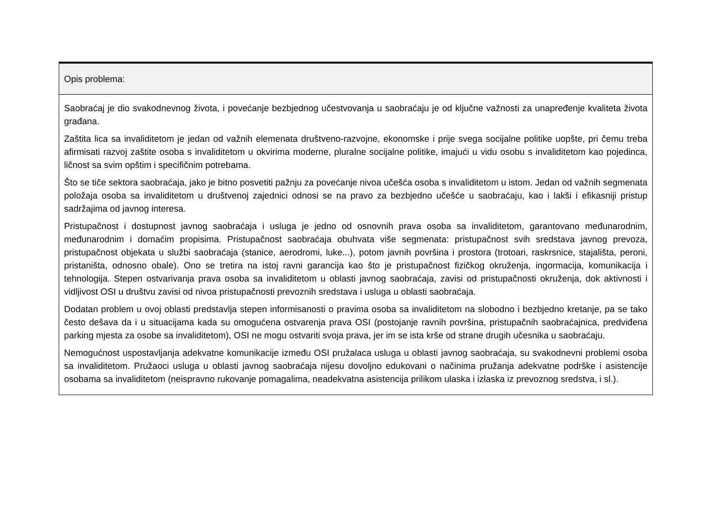| Opis problema: |
| --- |
| Saobraćaj je dio svakodnevnog života, i povećanje bezbjednog učestvovanja u saobraćaju je od ključne važnosti za unapređenje kvaliteta života građana. Zaštita lica sa invaliditetom je jedan od važnih elemenata društveno-razvojne, ekonomske i prije svega socijalne politike uopšte, pri čemu treba afirmisati razvoj zaštite osoba s invaliditetom u okvirima moderne, pluralne socijalne politike, imajući u vidu osobu s invaliditetom kao pojedinca, ličnost sa svim opštim i specifičnim potrebama. Što se tiče sektora saobraćaja, jako je bitno posvetiti pažnju za povećanje nivoa učešća osoba s invaliditetom u istom. Jedan od važnih segmenata položaja osoba sa invaliditetom u društvenoj zajednici odnosi se na pravo za bezbjedno učešće u saobraćaju, kao i lakši i efikasniji pristup sadržajima od javnog interesa. Pristupačnost i dostupnost javnog saobraćaja i usluga je jedno od osnovnih prava osoba sa invaliditetom, garantovano međunarodnim, međunarodnim i domaćim propisima. Pristupačnost saobraćaja obuhvata više segmenata: pristupačnost svih sredstava javnog prevoza, pristupačnost objekata u službi saobraćaja (stanice, aerodromi, luke...), potom javnih površina i prostora (trotoari, raskrsnice, stajališta, peroni, pristaništa, odnosno obale). Ono se tretira na istoj ravni garancija kao što je pristupačnost fizičkog okruženja, ingormacija, komunikacija i tehnologija. Stepen ostvarivanja prava osoba sa invaliditetom u oblasti javnog saobraćaja, zavisi od pristupačnosti okruženja, dok aktivnosti i vidljivost OSI u društvu zavisi od nivoa pristupačnosti prevoznih sredstava i usluga u oblasti saobraćaja. Dodatan problem u ovoj oblasti predstavlja stepen informisanosti o pravima osoba sa invaliditetom na slobodno i bezbjedno kretanje, pa se tako često dešava da i u situacijama kada su omogućena ostvarenja prava OSI (postojanje ravnih površina, pristupačnih saobraćajnica, predviđena parking mjesta za osobe sa invaliditetom), OSI ne mogu ostvariti svoja prava, jer im se ista krše od strane drugih učesnika u saobraćaju. Nemogućnost uspostavljanja adekvatne komunikacije između OSI pružalaca usluga u oblasti javnog saobraćaja, su svakodnevni problemi osoba sa invaliditetom. Pružaoci usluga u oblasti javnog saobraćaja nijesu dovoljno edukovani o načinima pružanja adekvatne podrške i asistencije osobama sa invaliditetom (neispravno rukovanje pomagalima, neadekvatna asistencija prilikom ulaska i izlaska iz prevoznog sredstva, i sl.). |